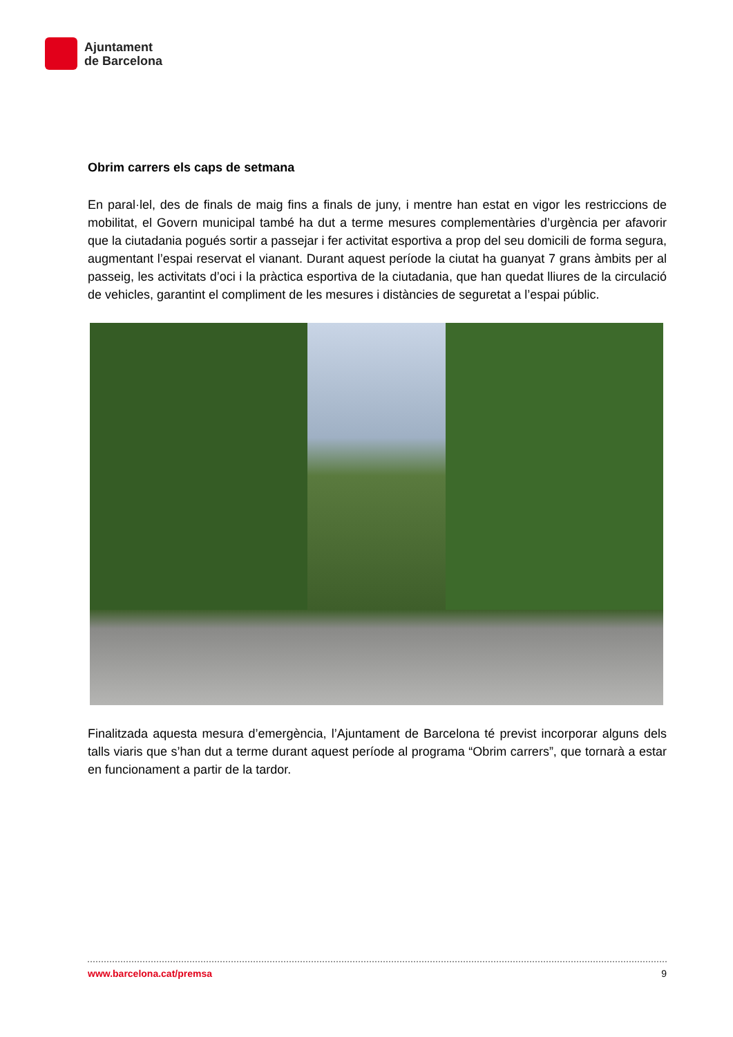Ajuntament
de Barcelona
Obrim carrers els caps de setmana
En paral·lel, des de finals de maig fins a finals de juny, i mentre han estat en vigor les restriccions de mobilitat, el Govern municipal també ha dut a terme mesures complementàries d’urgència per afavorir que la ciutadania pogués sortir a passejar i fer activitat esportiva a prop del seu domicili de forma segura, augmentant l’espai reservat el vianant. Durant aquest període la ciutat ha guanyat 7 grans àmbits per al passeig, les activitats d’oci i la pràctica esportiva de la ciutadania, que han quedat lliures de la circulació de vehicles, garantint el compliment de les mesures i distàncies de seguretat a l’espai públic.
Finalitzada aquesta mesura d’emergència, l’Ajuntament de Barcelona té previst incorporar alguns dels talls viaris que s’han dut a terme durant aquest període al programa “Obrim carrers”, que tornarà a estar en funcionament a partir de la tardor.
www.barcelona.cat/premsa 9